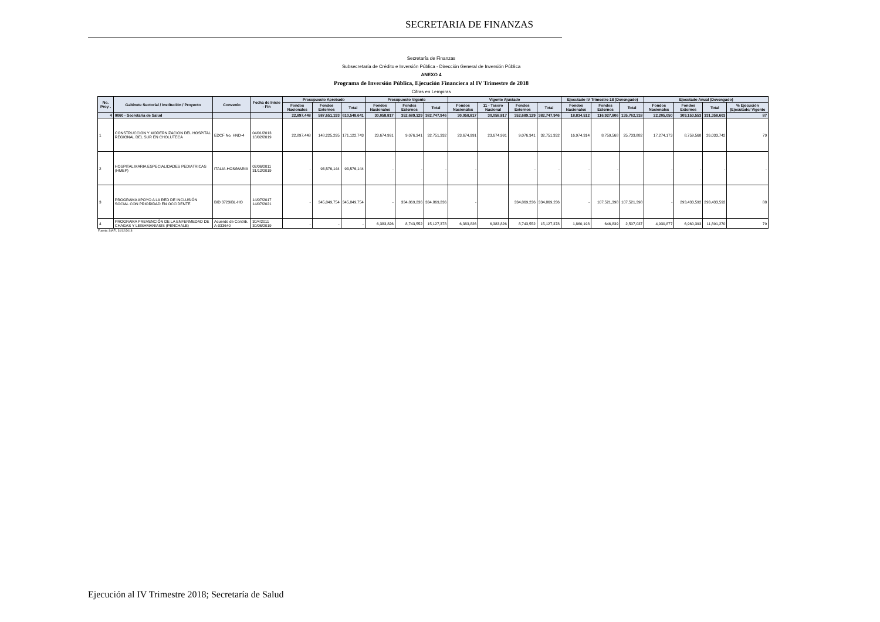SECRETARIA DE FINANZAS
Secretaría de Finanzas
Subsecretaría de Crédito e Inversión Pública - Dirección General de Inversión Pública
ANEXO 4
Programa de Inversión Pública, Ejecución Financiera al IV Trimestre de 2018
Cifras en Lempiras
| No. Proy . | Gabinete Sectorial / Institución / Proyecto | Convenio | Fecha de Inicio - Fin | Presupuesto Aprobado | | | Presupuesto Vigente | | | Vigente Ajustado | | | | Ejecutado IV Trimestre-18 (Devengado) | | | Ejecutado Anual (Devengado) | | | |
| --- | --- | --- | --- | --- | --- | --- | --- | --- | --- | --- | --- | --- | --- | --- | --- | --- | --- | --- | --- | --- |
| | | | | Fondos Nacionales | Fondos Externos | Total | Fondos Nacionales | Fondos Externos | Total | Fondos Nacionales | 11 - Tesoro Nacional | Fondos Externos | Total | Fondos Nacionales | Fondos Externos | Total | Fondos Nacionales | Fondos Externos | Total | % Ejecución (Ejecutado/ Vigente |
| 4 | 0060 - Secretaría de Salud | | | 22,897,448 | 587,651,193 | 610,548,641 | 30,058,817 | 352,689,129 | 382,747,946 | 30,058,817 | 30,058,817 | 352,689,129 | 382,747,946 | 18,834,512 | 116,927,806 | 135,762,318 | 22,205,050 | 309,153,553 | 331,358,603 | 87 |
| 1 | CONSTRUCCION Y MODERNIZACION DEL HOSPITAL REGIONAL DEL SUR EN CHOLUTECA | EDCF No. HND-4 | 04/01/2013 18/02/2019 | 22,897,448 | 148,225,295 | 171,122,743 | 23,674,991 | 9,076,341 | 32,751,332 | 23,674,991 | 23,674,991 | 9,076,341 | 32,751,332 | 16,974,314 | 8,759,568 | 25,733,882 | 17,274,173 | 8,759,568 | 26,033,742 | 79 |
| 2 | HOSPITAL MARIA ESPECIALIDADES PEDIATRICAS (HMEP) | ITALIA-HOS/MARIA | 02/06/2011 31/12/2019 | - | 93,576,144 | 93,576,144 | - | - | - | - | | - | - | - | - | | - | - | - | - |
| 3 | PROGRAMA APOYO A LA RED DE INCLUSIÓN SOCIAL CON PRIORIDAD EN OCCIDENTE | BID 3723/BL-HO | 14/07/2017 14/07/2021 | - | 345,849,754 | 345,849,754 | - | 334,869,236 | 334,869,236 | - | | 334,869,236 | 334,869,236 | - | 107,521,398 | 107,521,398 | - | 293,433,592 | 293,433,592 | 88 |
| 4 | PROGRAMA PREVENCIÓN DE LA ENFERMEDAD DE CHAGAS Y LEISHMANIASIS (PENCHALE) | Acuerdo de Contrib. A-033640 | 30/4/2011 30/06/2019 | - | - | - | 6,383,826 | 8,743,552 | 15,127,378 | 6,383,826 | 6,383,826 | 8,743,552 | 15,127,378 | 1,860,198 | 646,839 | 2,507,037 | 4,930,877 | 6,960,393 | 11,891,270 | 79 |
Fuente: SIAFI, 31/12/2018
Ejecución al IV Trimestre 2018; Secretaría de Salud